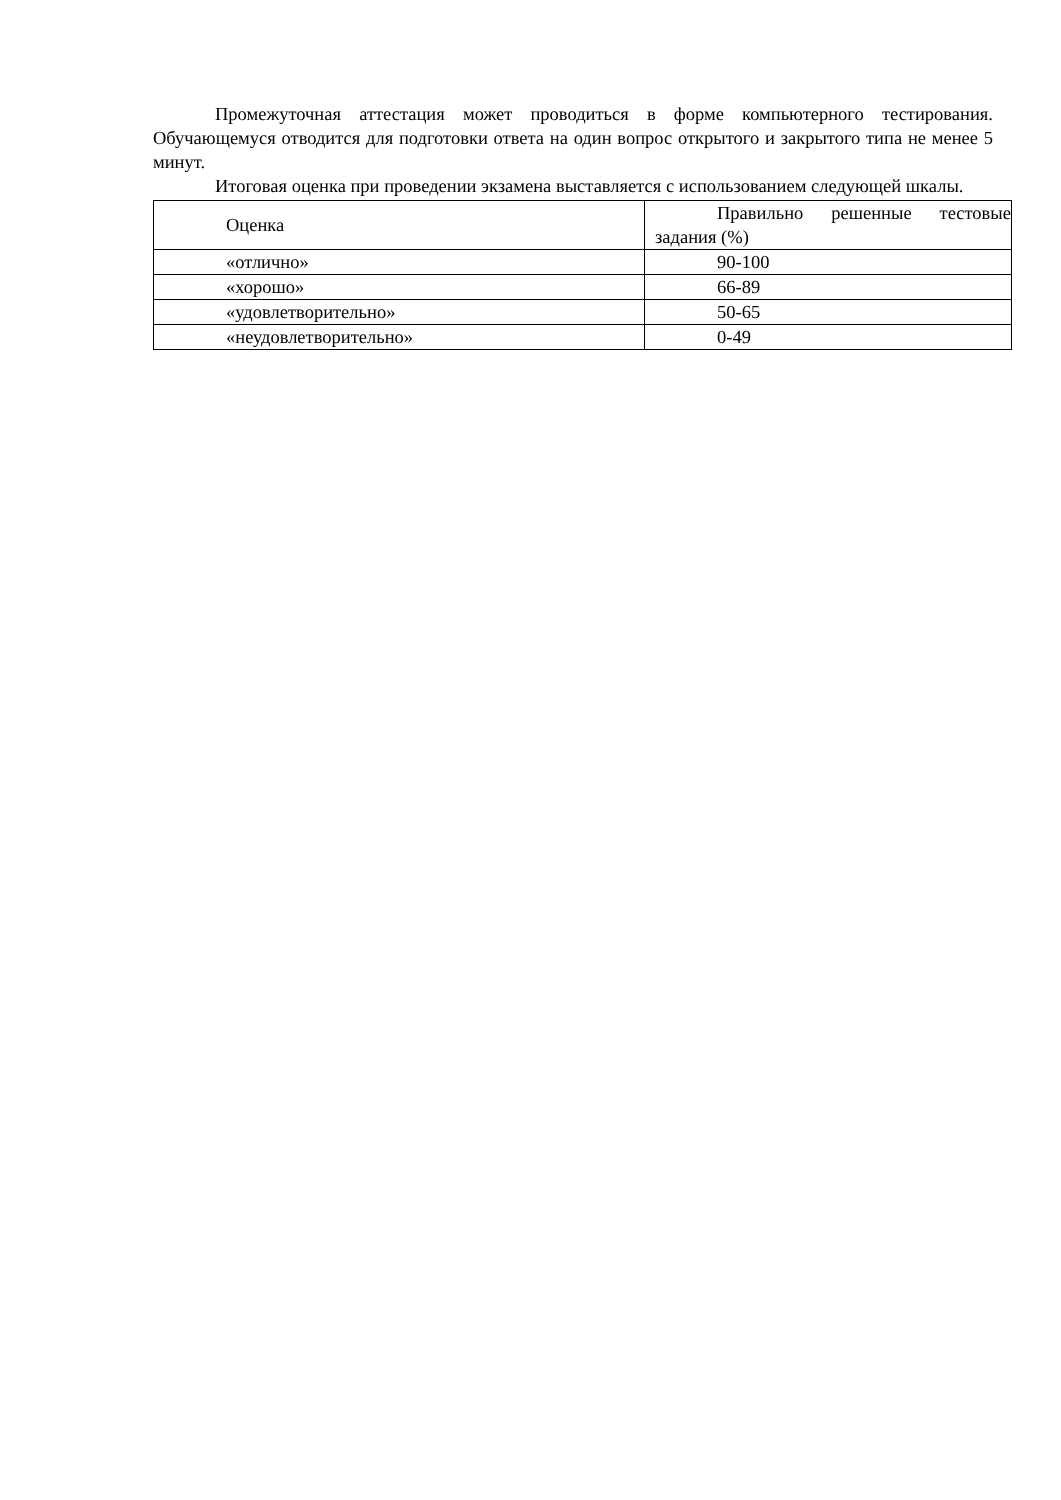Промежуточная аттестация может проводиться в форме компьютерного тестирования. Обучающемуся отводится для подготовки ответа на один вопрос открытого и закрытого типа не менее 5 минут.
Итоговая оценка при проведении экзамена выставляется с использованием следующей шкалы.
| Оценка | Правильно решенные тестовые задания (%) |
| «отлично» | 90-100 |
| «хорошо» | 66-89 |
| «удовлетворительно» | 50-65 |
| «неудовлетворительно» | 0-49 |